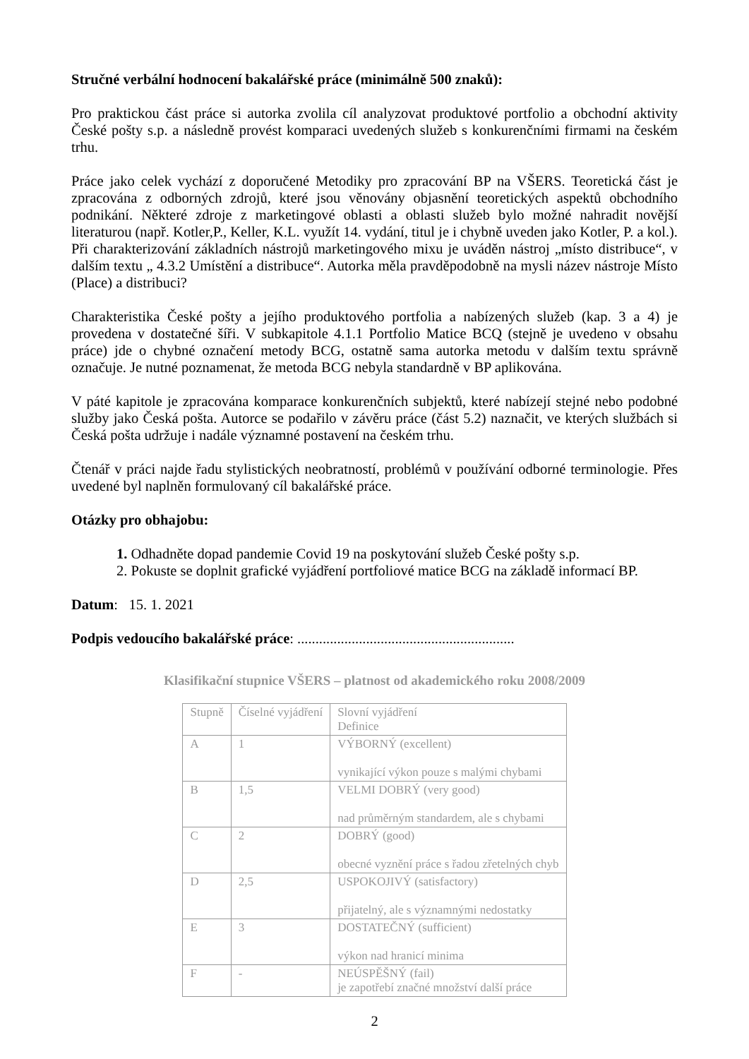Stručné verbální hodnocení bakalářské práce (minimálně 500 znaků):
Pro praktickou část práce si autorka zvolila cíl analyzovat produktové portfolio a obchodní aktivity České pošty s.p. a následně provést komparaci uvedených služeb s konkurenčními firmami na českém trhu.
Práce jako celek vychází z doporučené Metodiky pro zpracování BP na VŠERS. Teoretická část je zpracována z odborných zdrojů, které jsou věnovány objasnění teoretických aspektů obchodního podnikání. Některé zdroje z marketingové oblasti a oblasti služeb bylo možné nahradit novější literaturou (např. Kotler,P., Keller, K.L. využít 14. vydání, titul je i chybně uveden jako Kotler, P. a kol.). Při charakterizování základních nástrojů marketingového mixu je uváděn nástroj „místo distribuce“, v dalším textu „ 4.3.2 Umístění a distribuce“. Autorka měla pravděpodobně na mysli název nástroje Místo (Place) a distribuci?
Charakteristika České pošty a jejího produktového portfolia a nabízených služeb (kap. 3 a 4) je provedena v dostatečné šíři. V subkapitole 4.1.1 Portfolio Matice BCQ (stejně je uvedeno v obsahu práce) jde o chybné označení metody BCG, ostatně sama autorka metodu v dalším textu správně označuje. Je nutné poznamenat, že metoda BCG nebyla standardně v BP aplikována.
V páté kapitole je zpracována komparace konkurenčních subjektů, které nabízejí stejné nebo podobné služby jako Česká pošta. Autorce se podařilo v závěru práce (část 5.2) naznačit, ve kterých službách si Česká pošta udržuje i nadále významné postavení na českém trhu.
Čtenář v práci najde řadu stylistických neobratností, problémů v používání odborné terminologie. Přes uvedené byl naplněn formulovaný cíl bakalářské práce.
Otázky pro obhajobu:
1. Odhadněte dopad pandemie Covid 19 na poskytování služeb České pošty s.p.
2. Pokuste se doplnit grafické vyjádření portfoliové matice BCG na základě informací BP.
Datum: 15. 1. 2021
Podpis vedoucího bakalářské práce: ............................................................
Klasifikační stupnice VŠERS – platnost od akademického roku 2008/2009
| Stupně | Číselné vyjádření | Slovní vyjádření Definice |
| A | 1 | VÝBORNÝ (excellent) vynikající výkon pouze s malými chybami |
| B | 1,5 | VELMI DOBRÝ (very good) nad průměrným standardem, ale s chybami |
| C | 2 | DOBRÝ (good) obecné vyznění práce s řadou zřetelných chyb |
| D | 2,5 | USPOKOJIVÝ (satisfactory) přijatelný, ale s významnými nedostatky |
| E | 3 | DOSTATEČNÝ (sufficient) výkon nad hranicí minima |
| F | - | NEÚSPĚŠNÝ (fail) je zapotřebí značné množství další práce |
2